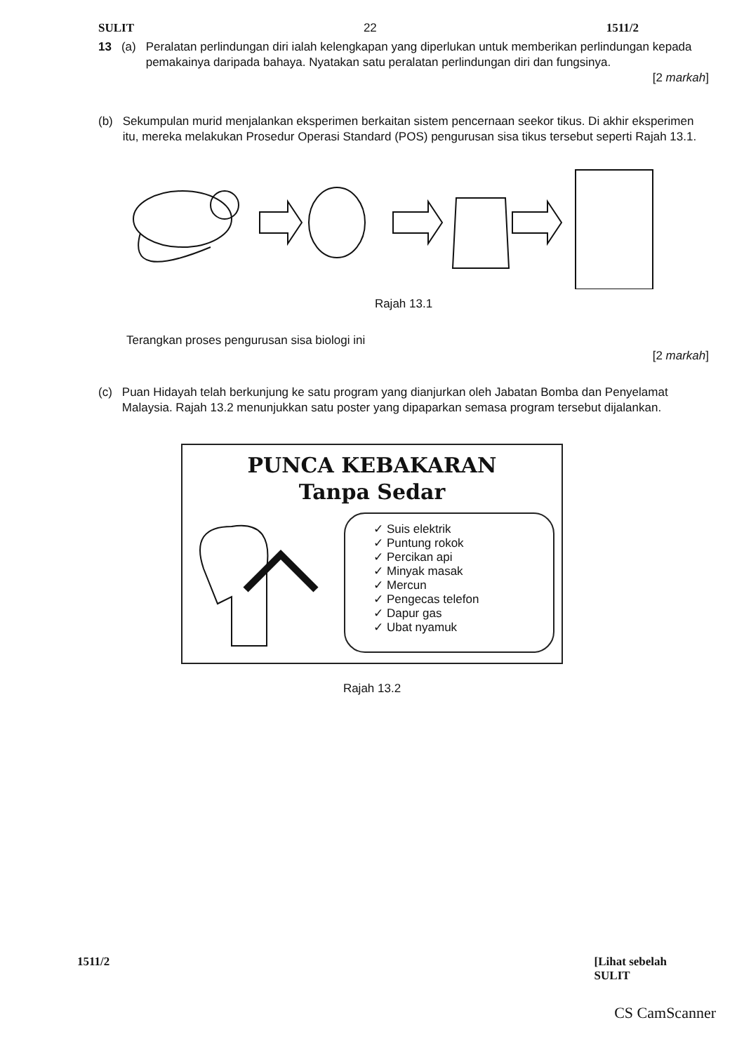SULIT 22 1511/2
13 (a) Peralatan perlindungan diri ialah kelengkapan yang diperlukan untuk memberikan perlindungan kepada pemakainya daripada bahaya. Nyatakan satu peralatan perlindungan diri dan fungsinya.
[2 markah]
(b) Sekumpulan murid menjalankan eksperimen berkaitan sistem pencernaan seekor tikus. Di akhir eksperimen itu, mereka melakukan Prosedur Operasi Standard (POS) pengurusan sisa tikus tersebut seperti Rajah 13.1.
Rajah 13.1
Terangkan proses pengurusan sisa biologi ini
[2 markah]
(c) Puan Hidayah telah berkunjung ke satu program yang dianjurkan oleh Jabatan Bomba dan Penyelamat Malaysia. Rajah 13.2 menunjukkan satu poster yang dipaparkan semasa program tersebut dijalankan.
PUNCA KEBAKARAN
Tanpa Sedar
✓ Suis elektrik
✓ Puntung rokok
✓ Percikan api
✓ Minyak masak
✓ Mercun
✓ Pengecas telefon
✓ Dapur gas
✓ Ubat nyamuk
Rajah 13.2
1511/2 [Lihat sebelah
SULIT
CS CamScanner